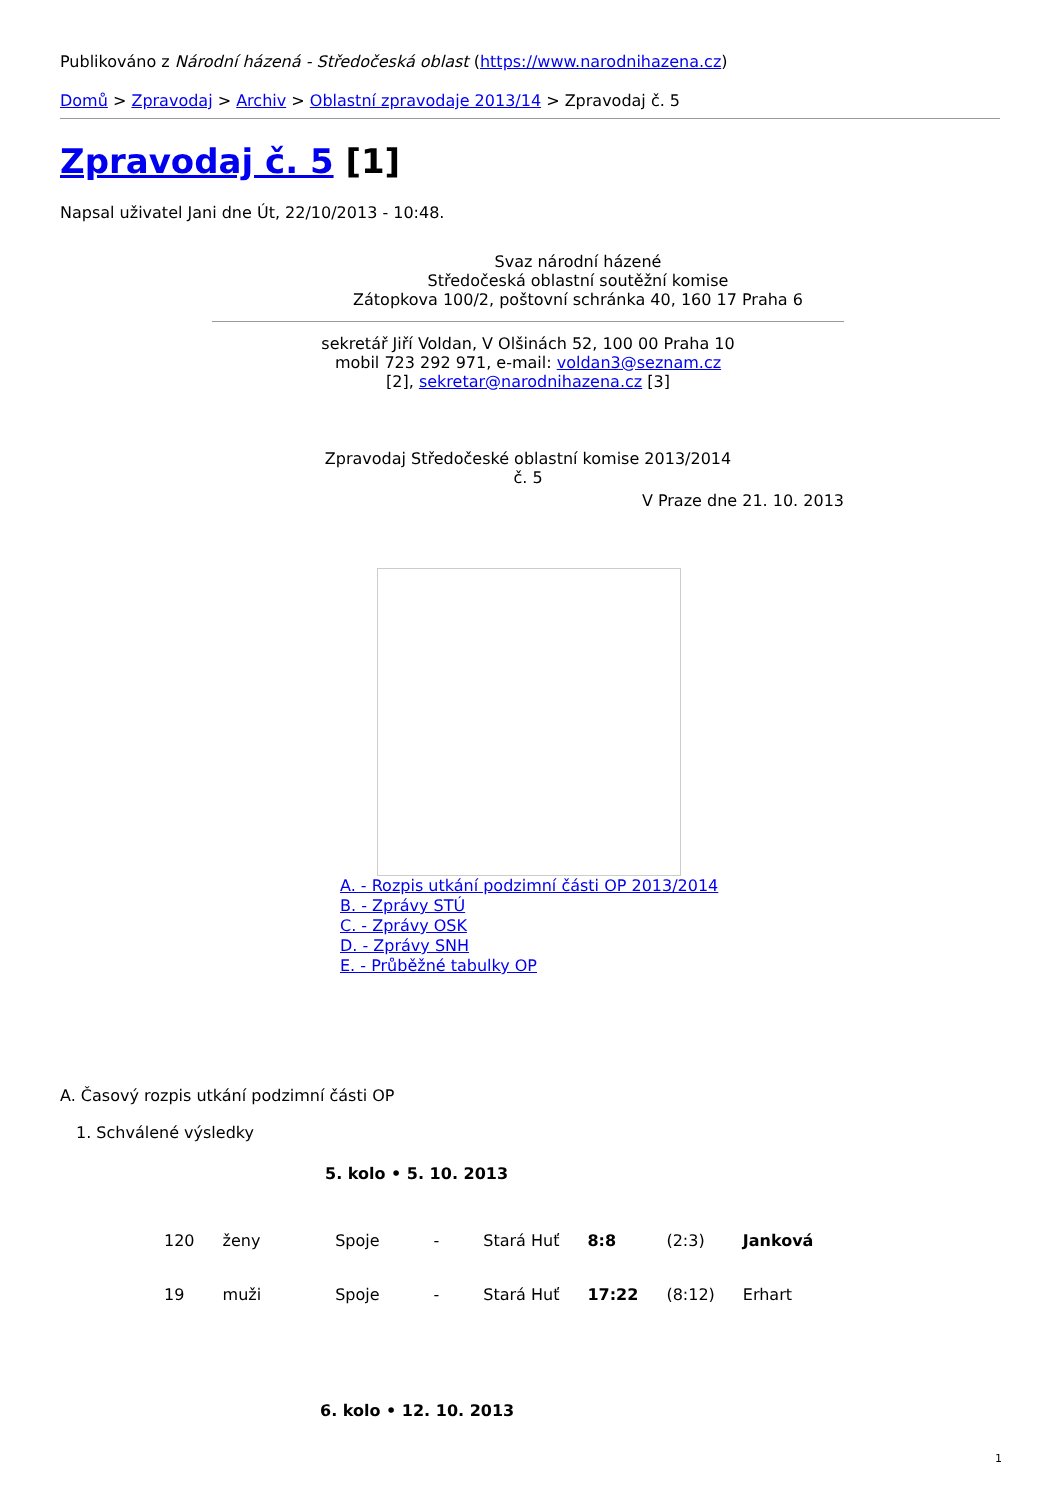Publikováno z Národní házená - Středočeská oblast (https://www.narodnihazena.cz)
Domů > Zpravodaj > Archiv > Oblastní zpravodaje 2013/14 > Zpravodaj č. 5
Zpravodaj č. 5 [1]
Napsal uživatel Jani dne Út, 22/10/2013 - 10:48.
Svaz národní házené
Středočeská oblastní soutěžní komise
Zátopkova 100/2, poštovní schránka 40, 160 17 Praha 6
sekretář Jiří Voldan, V Olšinách 52, 100 00 Praha 10
mobil 723 292 971, e-mail: voldan3@seznam.cz
[2], sekretar@narodnihazena.cz [3]
Zpravodaj Středočeské oblastní komise 2013/2014
č. 5
V Praze dne 21. 10. 2013
A. - Rozpis utkání podzimní části OP 2013/2014
B. - Zprávy STÚ
C. - Zprávy OSK
D. - Zprávy SNH
E. - Průběžné tabulky OP
A. Časový rozpis utkání podzimní části OP
1. Schválené výsledky
5. kolo • 5. 10. 2013
| 120 | ženy | Spoje | - | Stará Huť | 8:8 | (2:3) | Janková |
| 19 | muži | Spoje | - | Stará Huť | 17:22 | (8:12) | Erhart |
6. kolo • 12. 10. 2013
1